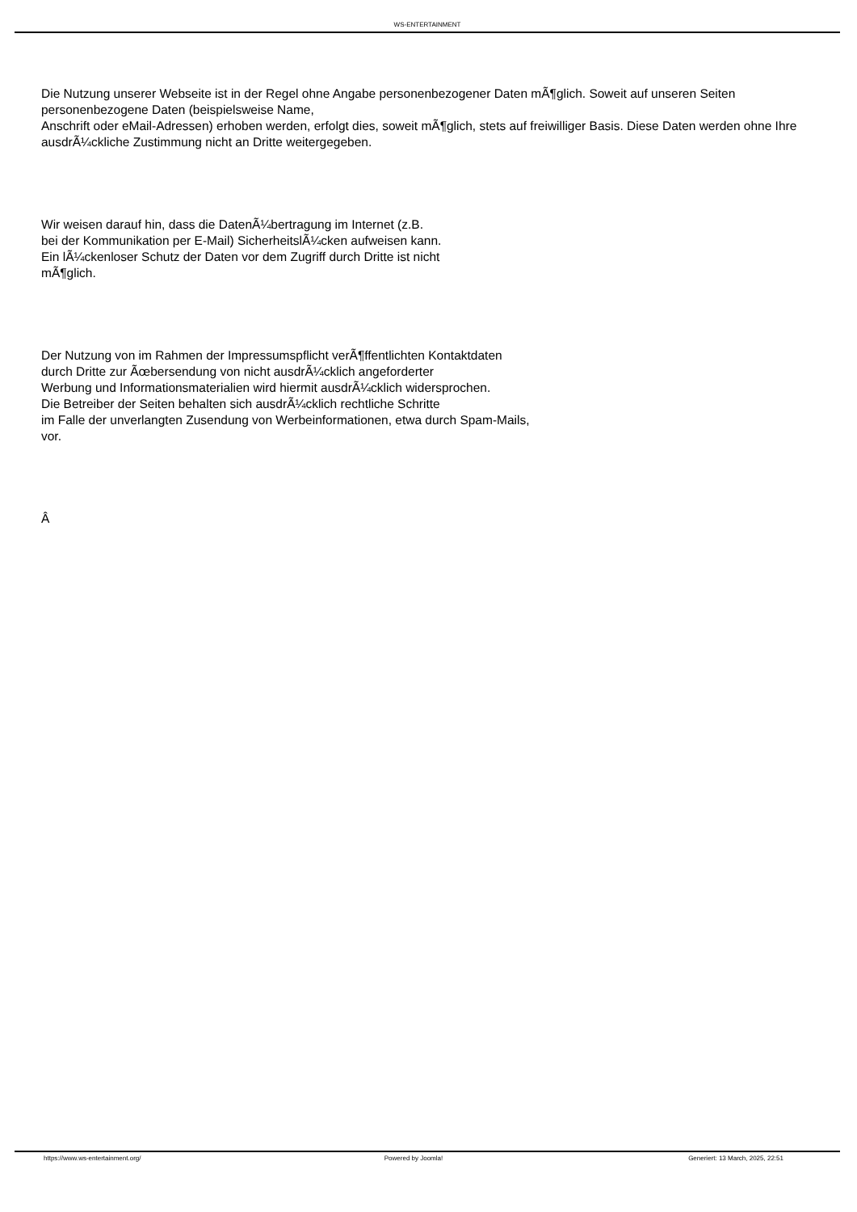WS-ENTERTAINMENT
Die Nutzung unserer Webseite ist in der Regel ohne Angabe personenbezogener Daten mÃ¶glich. Soweit auf unseren Seiten personenbezogene Daten (beispielsweise Name,
Anschrift oder eMail-Adressen) erhoben werden, erfolgt dies, soweit mÃ¶glich, stets auf freiwilliger Basis. Diese Daten werden ohne Ihre ausdrÃ¼ckliche Zustimmung nicht an Dritte weitergegeben.
Wir weisen darauf hin, dass die DatenÃ¼bertragung im Internet (z.B.
bei der Kommunikation per E-Mail) SicherheitslÃ¼cken aufweisen kann.
Ein lÃ¼ckenloser Schutz der Daten vor dem Zugriff durch Dritte ist nicht
mÃ¶glich.
Der Nutzung von im Rahmen der Impressumspflicht verÃ¶ffentlichten Kontaktdaten
durch Dritte zur Ãœbersendung von nicht ausdrÃ¼cklich angeforderter
Werbung und Informationsmaterialien wird hiermit ausdrÃ¼cklich widersprochen.
Die Betreiber der Seiten behalten sich ausdrÃ¼cklich rechtliche Schritte
im Falle der unverlangten Zusendung von Werbeinformationen, etwa durch Spam-Mails,
vor.
Â
https://www.ws-entertainment.org/
Powered by Joomla! Generiert: 13 March, 2025, 22:51